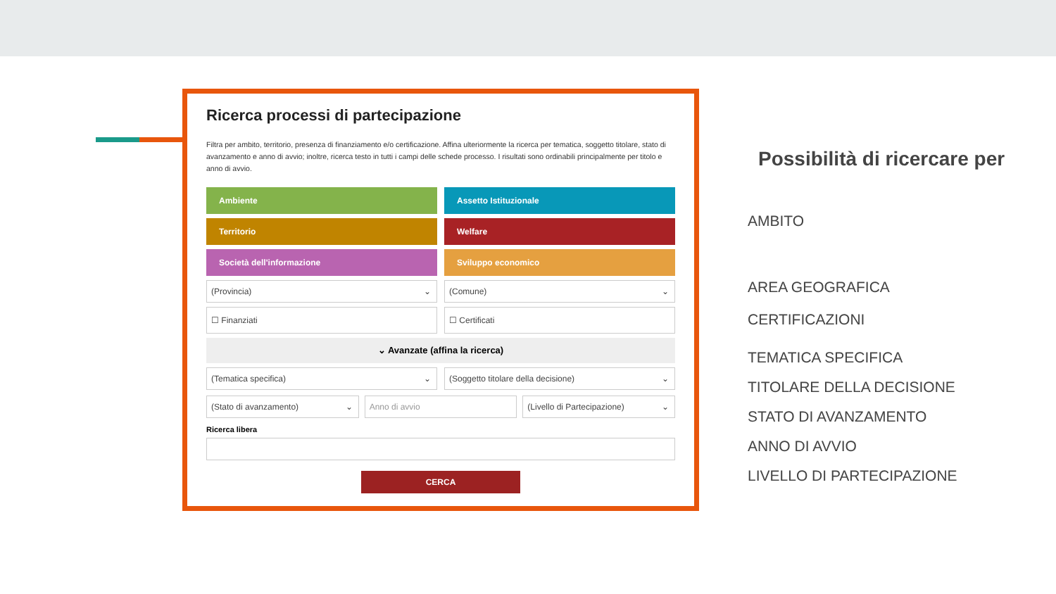Ricerca processi di partecipazione
Filtra per ambito, territorio, presenza di finanziamento e/o certificazione. Affina ulteriormente la ricerca per tematica, soggetto titolare, stato di avanzamento e anno di avvio; inoltre, ricerca testo in tutti i campi delle schede processo. I risultati sono ordinabili principalmente per titolo e anno di avvio.
Ambiente
Assetto Istituzionale
Territorio
Welfare
Società dell'informazione
Sviluppo economico
(Provincia) ⌄
(Comune) ⌄
☐ Finanziati
☐ Certificati
⌄ Avanzate (affina la ricerca)
(Tematica specifica) ⌄
(Soggetto titolare della decisione) ⌄
(Stato di avanzamento) ⌄
Anno di avvio
(Livello di Partecipazione) ⌄
Ricerca libera
CERCA
Possibilità di ricercare per
AMBITO
AREA GEOGRAFICA
CERTIFICAZIONI
TEMATICA SPECIFICA
TITOLARE DELLA DECISIONE
STATO DI AVANZAMENTO
ANNO DI AVVIO
LIVELLO DI PARTECIPAZIONE